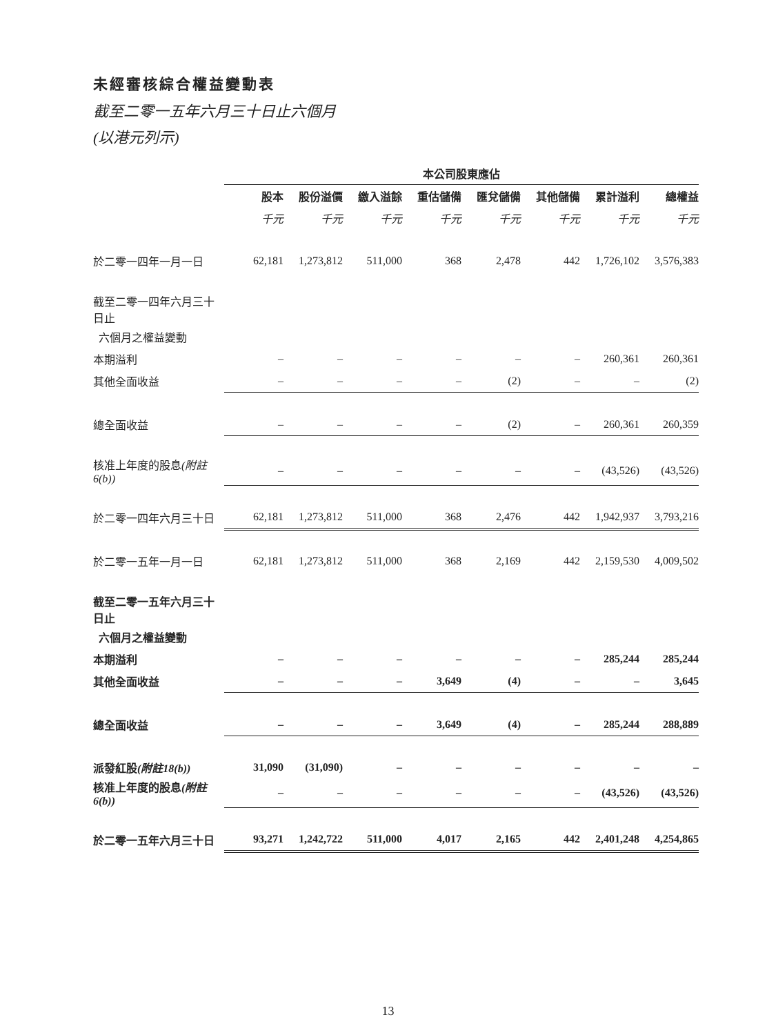未經審核綜合權益變動表
截至二零一五年六月三十日止六個月
(以港元列示)
| | 本公司股東應佔 | | | | | | | |
| | 股本 | 股份溢價 | 繳入溢餘 | 重估儲備 | 匯兌儲備 | 其他儲備 | 累計溢利 | 總權益 |
| | 千元 | 千元 | 千元 | 千元 | 千元 | 千元 | 千元 | 千元 |
| 於二零一四年一月一日 | 62,181 | 1,273,812 | 511,000 | 368 | 2,478 | 442 | 1,726,102 | 3,576,383 |
| 截至二零一四年六月三十日止 | | | | | | | | |
| 六個月之權益變動 | | | | | | | | |
| 本期溢利 | – | – | – | – | – | – | 260,361 | 260,361 |
| 其他全面收益 | – | – | – | – | (2) | – | – | (2) |
| 總全面收益 | – | – | – | – | (2) | – | 260,361 | 260,359 |
| 核准上年度的股息 (附註6(b)) | – | – | – | – | – | – | (43,526) | (43,526) |
| 於二零一四年六月三十日 | 62,181 | 1,273,812 | 511,000 | 368 | 2,476 | 442 | 1,942,937 | 3,793,216 |
| 於二零一五年一月一日 | 62,181 | 1,273,812 | 511,000 | 368 | 2,169 | 442 | 2,159,530 | 4,009,502 |
| 截至二零一五年六月三十日止 | | | | | | | | |
| 六個月之權益變動 | | | | | | | | |
| 本期溢利 | – | – | – | – | – | – | 285,244 | 285,244 |
| 其他全面收益 | – | – | – | 3,649 | (4) | – | – | 3,645 |
| 總全面收益 | – | – | – | 3,649 | (4) | – | 285,244 | 288,889 |
| 派發紅股 (附註18(b)) | 31,090 | (31,090) | – | – | – | – | – | – |
| 核准上年度的股息 (附註6(b)) | – | – | – | – | – | – | (43,526) | (43,526) |
| 於二零一五年六月三十日 | 93,271 | 1,242,722 | 511,000 | 4,017 | 2,165 | 442 | 2,401,248 | 4,254,865 |
13